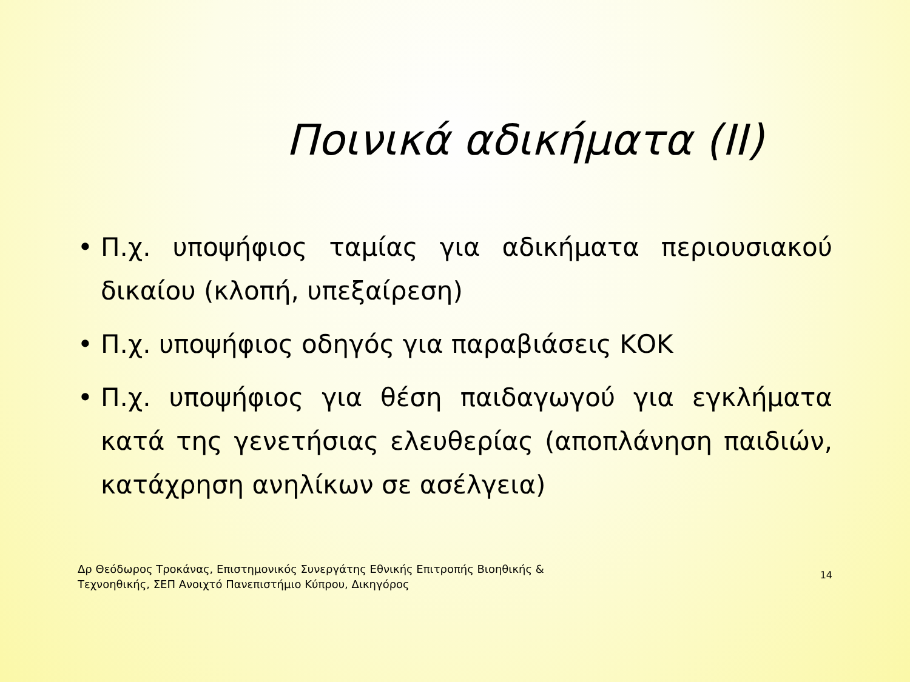Ποινικά αδικήματα (ΙΙ)
• Π.χ. υποψήφιος ταμίας για αδικήματα περιουσιακού δικαίου (κλοπή, υπεξαίρεση)
• Π.χ. υποψήφιος οδηγός για παραβιάσεις ΚΟΚ
• Π.χ. υποψήφιος για θέση παιδαγωγού για εγκλήματα κατά της γενετήσιας ελευθερίας (αποπλάνηση παιδιών, κατάχρηση ανηλίκων σε ασέλγεια)
Δρ Θεόδωρος Τροκάνας, Επιστημονικός Συνεργάτης Εθνικής Επιτροπής Βιοηθικής &
Τεχνοηθικής, ΣΕΠ Ανοιχτό Πανεπιστήμιο Κύπρου, Δικηγόρος
14